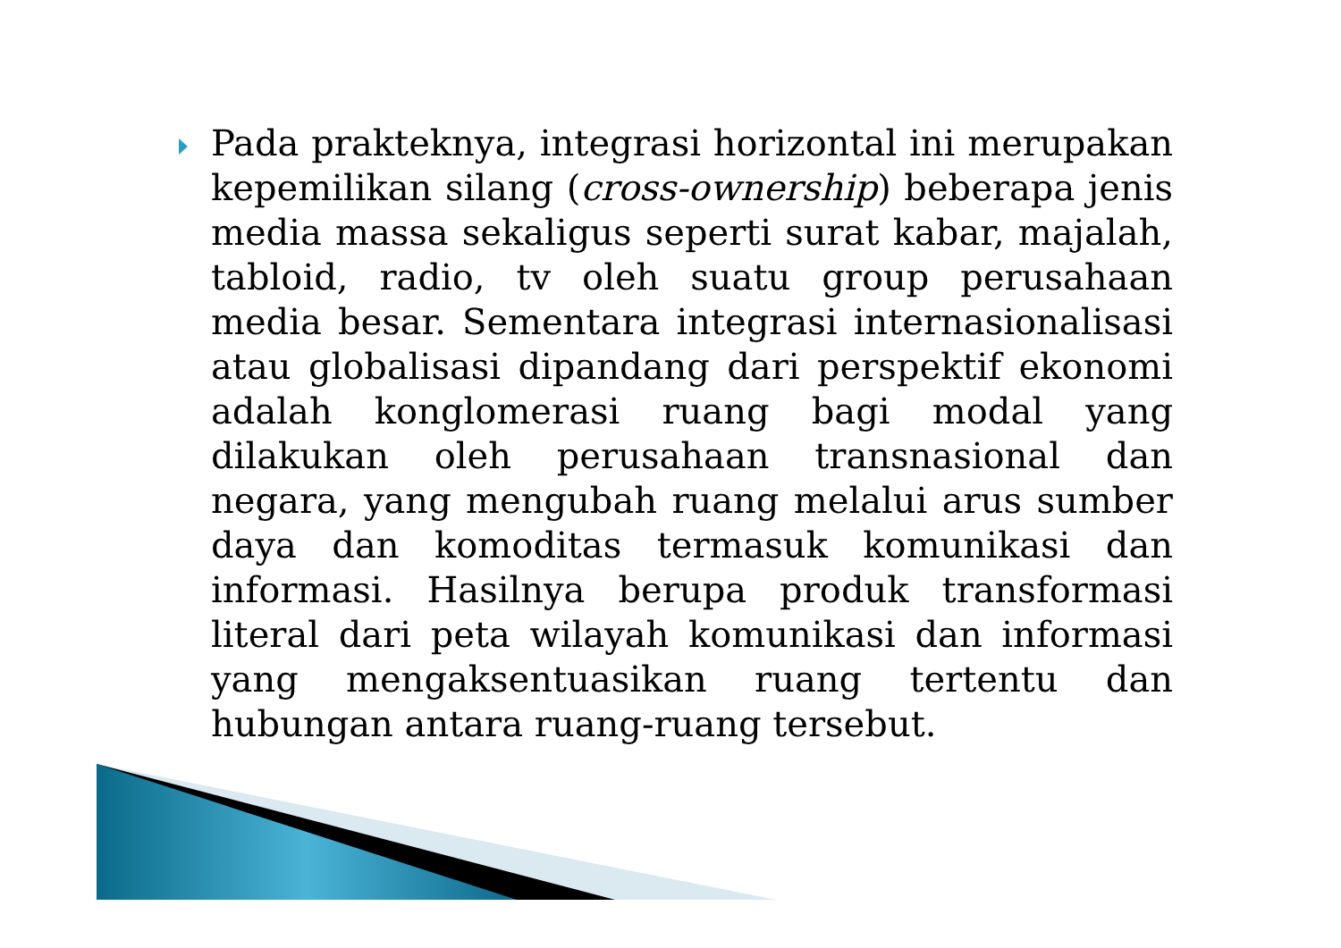Pada prakteknya, integrasi horizontal ini merupakan kepemilikan silang (cross-ownership) beberapa jenis media massa sekaligus seperti surat kabar, majalah, tabloid, radio, tv oleh suatu group perusahaan media besar. Sementara integrasi internasionalisasi atau globalisasi dipandang dari perspektif ekonomi adalah konglomerasi ruang bagi modal yang dilakukan oleh perusahaan transnasional dan negara, yang mengubah ruang melalui arus sumber daya dan komoditas termasuk komunikasi dan informasi. Hasilnya berupa produk transformasi literal dari peta wilayah komunikasi dan informasi yang mengaksentuasikan ruang tertentu dan hubungan antara ruang-ruang tersebut.